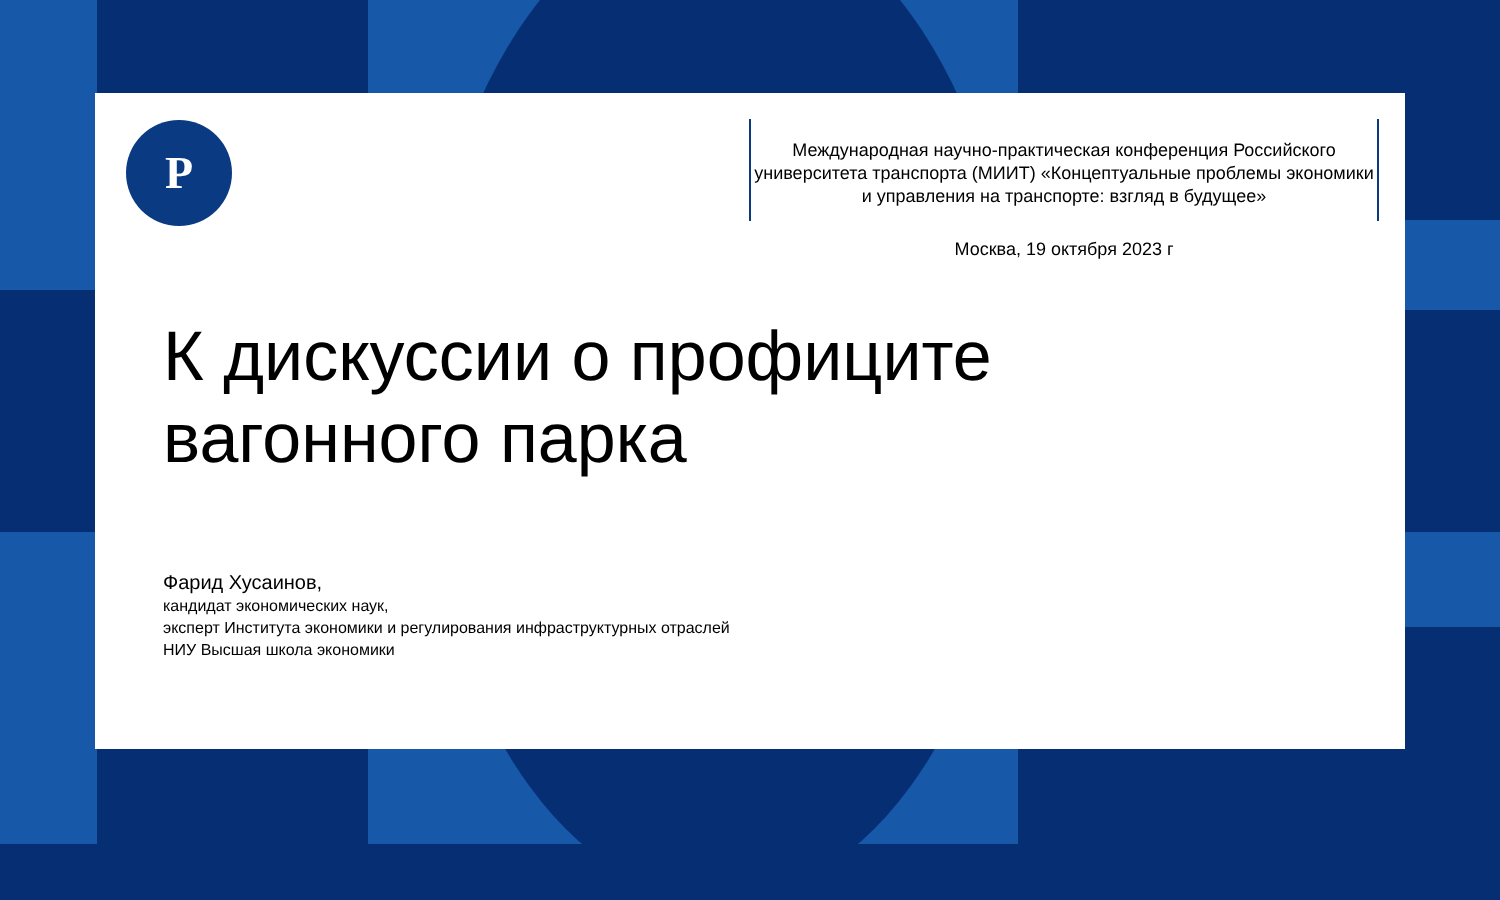Р
Международная научно-практическая конференция Российского университета транспорта (МИИТ) «Концептуальные проблемы экономики и управления на транспорте: взгляд в будущее»
Москва, 19 октября 2023 г
К дискуссии о профиците
вагонного парка
Фарид Хусаинов,
кандидат экономических наук,
эксперт Института экономики и регулирования инфраструктурных отраслей
НИУ Высшая школа экономики